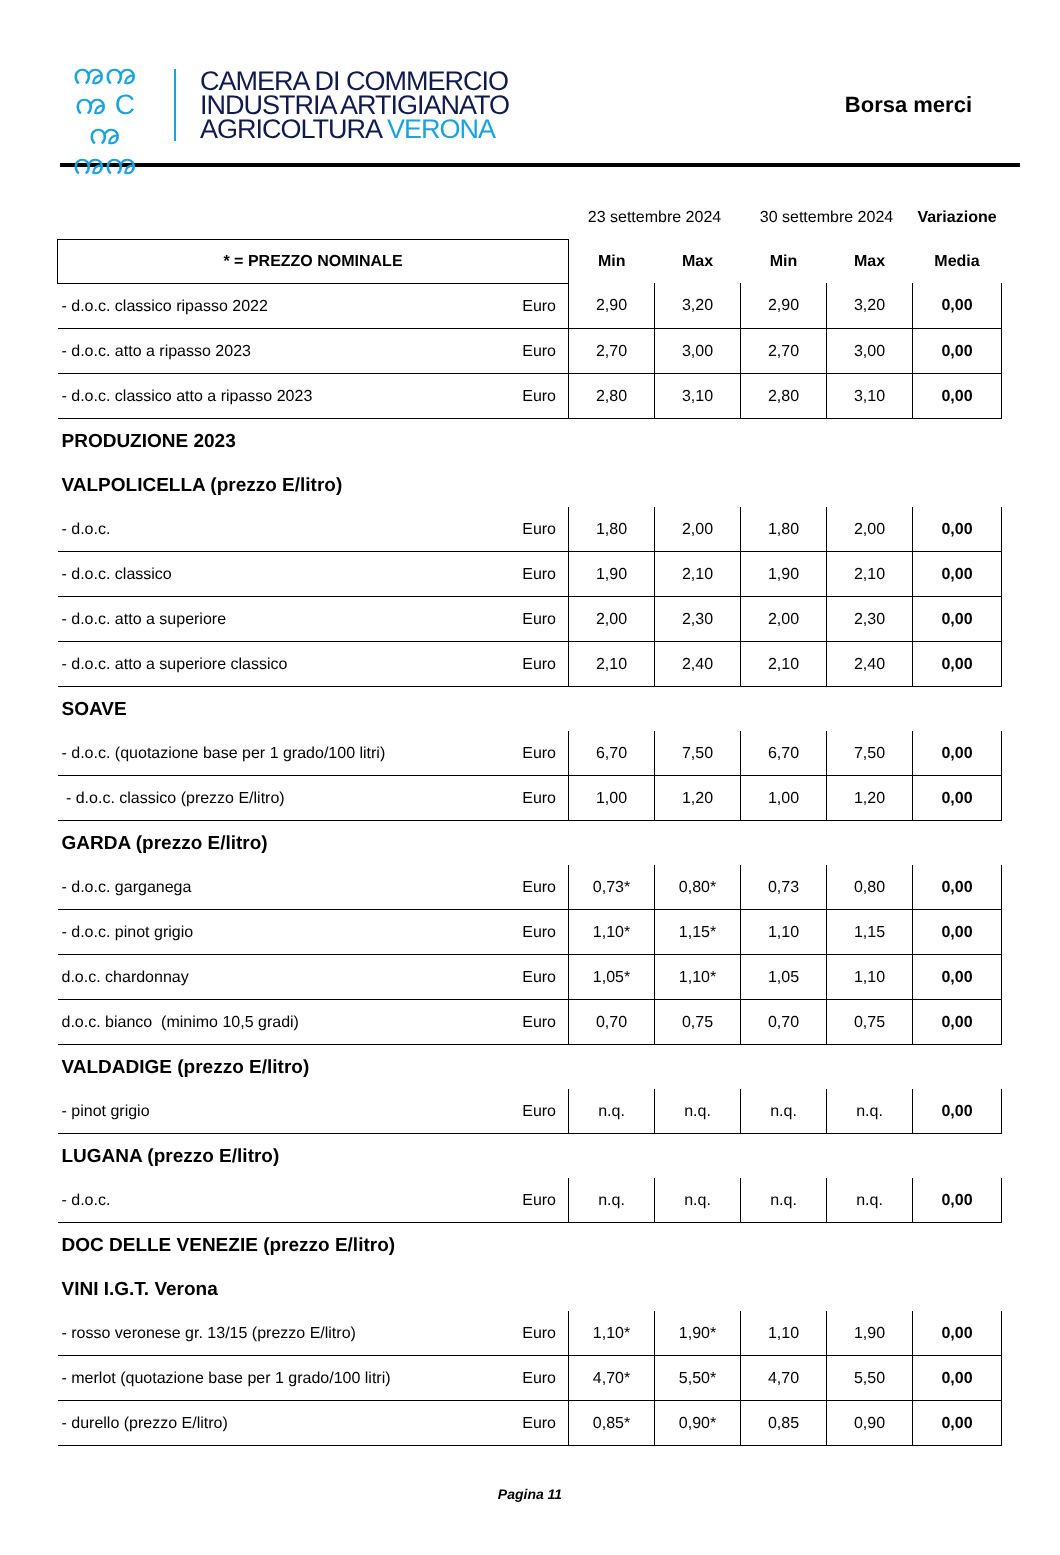ꩠꩠ
ꩠ C ꩠ
ꩠꩠ
CAMERA DI COMMERCIO
INDUSTRIA ARTIGIANATO
AGRICOLTURA VERONA
Borsa merci
| | | 23 settembre 2024 | | 30 settembre 2024 | | Variazione |
| * = PREZZO NOMINALE | | Min | Max | Min | Max | Media |
| - d.o.c. classico ripasso 2022 | Euro | 2,90 | 3,20 | 2,90 | 3,20 | 0,00 |
| - d.o.c. atto a ripasso 2023 | Euro | 2,70 | 3,00 | 2,70 | 3,00 | 0,00 |
| - d.o.c. classico atto a ripasso 2023 | Euro | 2,80 | 3,10 | 2,80 | 3,10 | 0,00 |
| PRODUZIONE 2023 | | | | | | |
| VALPOLICELLA (prezzo E/litro) | | | | | | |
| - d.o.c. | Euro | 1,80 | 2,00 | 1,80 | 2,00 | 0,00 |
| - d.o.c. classico | Euro | 1,90 | 2,10 | 1,90 | 2,10 | 0,00 |
| - d.o.c. atto a superiore | Euro | 2,00 | 2,30 | 2,00 | 2,30 | 0,00 |
| - d.o.c. atto a superiore classico | Euro | 2,10 | 2,40 | 2,10 | 2,40 | 0,00 |
| SOAVE | | | | | | |
| - d.o.c. (quotazione base per 1 grado/100 litri) | Euro | 6,70 | 7,50 | 6,70 | 7,50 | 0,00 |
| - d.o.c. classico (prezzo E/litro) | Euro | 1,00 | 1,20 | 1,00 | 1,20 | 0,00 |
| GARDA (prezzo E/litro) | | | | | | |
| - d.o.c. garganega | Euro | 0,73* | 0,80* | 0,73 | 0,80 | 0,00 |
| - d.o.c. pinot grigio | Euro | 1,10* | 1,15* | 1,10 | 1,15 | 0,00 |
| d.o.c. chardonnay | Euro | 1,05* | 1,10* | 1,05 | 1,10 | 0,00 |
| d.o.c. bianco (minimo 10,5 gradi) | Euro | 0,70 | 0,75 | 0,70 | 0,75 | 0,00 |
| VALDADIGE (prezzo E/litro) | | | | | | |
| - pinot grigio | Euro | n.q. | n.q. | n.q. | n.q. | 0,00 |
| LUGANA (prezzo E/litro) | | | | | | |
| - d.o.c. | Euro | n.q. | n.q. | n.q. | n.q. | 0,00 |
| DOC DELLE VENEZIE (prezzo E/litro) | | | | | | |
| VINI I.G.T. Verona | | | | | | |
| - rosso veronese gr. 13/15 (prezzo E/litro) | Euro | 1,10* | 1,90* | 1,10 | 1,90 | 0,00 |
| - merlot (quotazione base per 1 grado/100 litri) | Euro | 4,70* | 5,50* | 4,70 | 5,50 | 0,00 |
| - durello (prezzo E/litro) | Euro | 0,85* | 0,90* | 0,85 | 0,90 | 0,00 |
Pagina 11